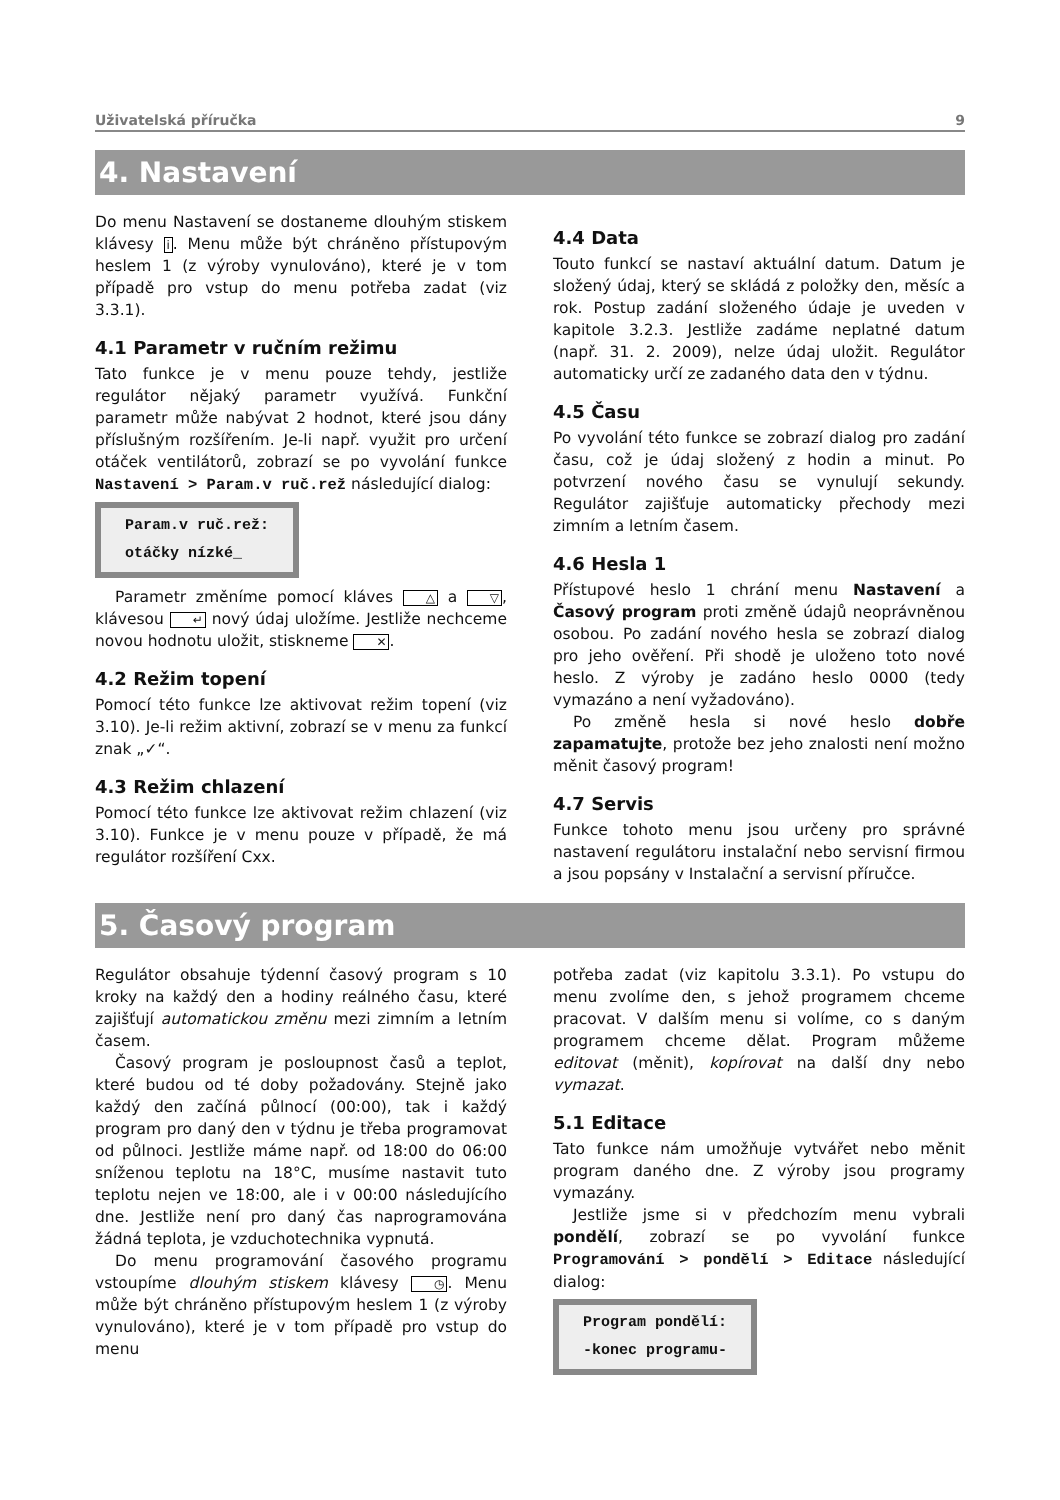Uživatelská příručka 9
4. Nastavení
Do menu Nastavení se dostaneme dlouhým stiskem klávesy i. Menu může být chráněno přístupovým heslem 1 (z výroby vynulováno), které je v tom případě pro vstup do menu potřeba zadat (viz 3.3.1).
4.1 Parametr v ručním režimu
Tato funkce je v menu pouze tehdy, jestliže regulátor nějaký parametr využívá. Funkční parametr může nabývat 2 hodnot, které jsou dány příslušným rozšířením. Je-li např. využit pro určení otáček ventilátorů, zobrazí se po vyvolání funkce Nastavení > Param.v ruč.rež následující dialog:
Param.v ruč.rež:
otáčky nízké_
Parametr změníme pomocí kláves △ a ▽, klávesou ↵ nový údaj uložíme. Jestliže nechceme novou hodnotu uložit, stiskneme ✕.
4.2 Režim topení
Pomocí této funkce lze aktivovat režim topení (viz 3.10). Je-li režim aktivní, zobrazí se v menu za funkcí znak „✓“.
4.3 Režim chlazení
Pomocí této funkce lze aktivovat režim chlazení (viz 3.10). Funkce je v menu pouze v případě, že má regulátor rozšíření Cxx.
4.4 Data
Touto funkcí se nastaví aktuální datum. Datum je složený údaj, který se skládá z položky den, měsíc a rok. Postup zadání složeného údaje je uveden v kapitole 3.2.3. Jestliže zadáme neplatné datum (např. 31. 2. 2009), nelze údaj uložit. Regulátor automaticky určí ze zadaného data den v týdnu.
4.5 Času
Po vyvolání této funkce se zobrazí dialog pro zadání času, což je údaj složený z hodin a minut. Po potvrzení nového času se vynulují sekundy. Regulátor zajišťuje automaticky přechody mezi zimním a letním časem.
4.6 Hesla 1
Přístupové heslo 1 chrání menu Nastavení a Časový program proti změně údajů neoprávněnou osobou. Po zadání nového hesla se zobrazí dialog pro jeho ověření. Při shodě je uloženo toto nové heslo. Z výroby je zadáno heslo 0000 (tedy vymazáno a není vyžadováno).
Po změně hesla si nové heslo dobře zapamatujte, protože bez jeho znalosti není možno měnit časový program!
4.7 Servis
Funkce tohoto menu jsou určeny pro správné nastavení regulátoru instalační nebo servisní firmou a jsou popsány v Instalační a servisní příručce.
5. Časový program
Regulátor obsahuje týdenní časový program s 10 kroky na každý den a hodiny reálného času, které zajišťují automatickou změnu mezi zimním a letním časem.
Časový program je posloupnost časů a teplot, které budou od té doby požadovány. Stejně jako každý den začíná půlnocí (00:00), tak i každý program pro daný den v týdnu je třeba programovat od půlnoci. Jestliže máme např. od 18:00 do 06:00 sníženou teplotu na 18°C, musíme nastavit tuto teplotu nejen ve 18:00, ale i v 00:00 následujícího dne. Jestliže není pro daný čas naprogramována žádná teplota, je vzduchotechnika vypnutá.
Do menu programování časového programu vstoupíme dlouhým stiskem klávesy ◷. Menu může být chráněno přístupovým heslem 1 (z výroby vynulováno), které je v tom případě pro vstup do menu
potřeba zadat (viz kapitolu 3.3.1). Po vstupu do menu zvolíme den, s jehož programem chceme pracovat. V dalším menu si volíme, co s daným programem chceme dělat. Program můžeme editovat (měnit), kopírovat na další dny nebo vymazat.
5.1 Editace
Tato funkce nám umožňuje vytvářet nebo měnit program daného dne. Z výroby jsou programy vymazány.
Jestliže jsme si v předchozím menu vybrali pondělí, zobrazí se po vyvolání funkce Programování > pondělí > Editace následující dialog:
Program pondělí:
-konec programu-